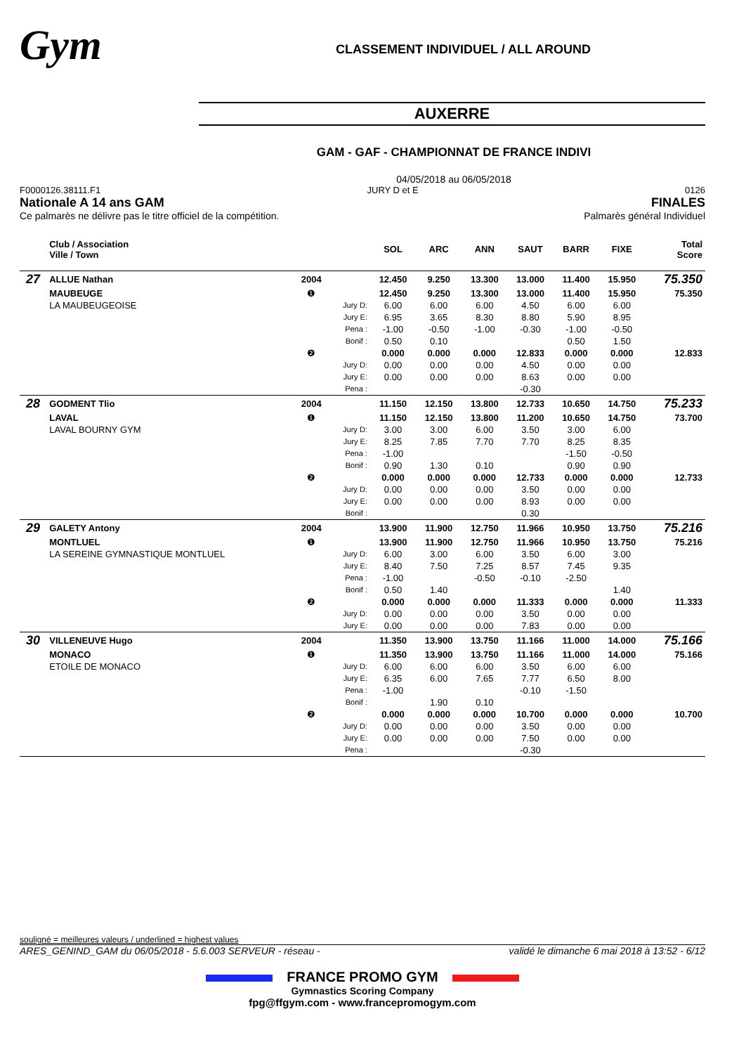Gym
CLASSEMENT INDIVIDUEL / ALL AROUND
AUXERRE
GAM - GAF - CHAMPIONNAT DE FRANCE INDIVI
04/05/2018 au 06/05/2018
F0000126.38111.F1 JURY D et E 0126
Nationale A 14 ans GAM FINALES
Ce palmarès ne délivre pas le titre officiel de la compétition. Palmarès général Individuel
| | Club / Association Ville / Town | | | SOL | ARC | ANN | SAUT | BARR | FIXE | Total Score |
| --- | --- | --- | --- | --- | --- | --- | --- | --- | --- | --- |
| 27 | ALLUE Nathan | 2004 | | 12.450 | 9.250 | 13.300 | 13.000 | 11.400 | 15.950 | 75.350 |
| | MAUBEUGE | ❶ | | 12.450 | 9.250 | 13.300 | 13.000 | 11.400 | 15.950 | 75.350 |
| | LA MAUBEUGEOISE | | Jury D: | 6.00 | 6.00 | 6.00 | 4.50 | 6.00 | 6.00 | |
| | | | Jury E: | 6.95 | 3.65 | 8.30 | 8.80 | 5.90 | 8.95 | |
| | | | Pena : | -1.00 | -0.50 | -1.00 | -0.30 | -1.00 | -0.50 | |
| | | | Bonif : | 0.50 | 0.10 | | | 0.50 | 1.50 | |
| | | ❷ | | 0.000 | 0.000 | 0.000 | 12.833 | 0.000 | 0.000 | 12.833 |
| | | | Jury D: | 0.00 | 0.00 | 0.00 | 4.50 | 0.00 | 0.00 | |
| | | | Jury E: | 0.00 | 0.00 | 0.00 | 8.63 | 0.00 | 0.00 | |
| | | | Pena : | | | | -0.30 | | | |
| 28 | GODMENT Tlio | 2004 | | 11.150 | 12.150 | 13.800 | 12.733 | 10.650 | 14.750 | 75.233 |
| | LAVAL | ❶ | | 11.150 | 12.150 | 13.800 | 11.200 | 10.650 | 14.750 | 73.700 |
| | LAVAL BOURNY GYM | | Jury D: | 3.00 | 3.00 | 6.00 | 3.50 | 3.00 | 6.00 | |
| | | | Jury E: | 8.25 | 7.85 | 7.70 | 7.70 | 8.25 | 8.35 | |
| | | | Pena : | -1.00 | | | | -1.50 | -0.50 | |
| | | | Bonif : | 0.90 | 1.30 | 0.10 | | 0.90 | 0.90 | |
| | | ❷ | | 0.000 | 0.000 | 0.000 | 12.733 | 0.000 | 0.000 | 12.733 |
| | | | Jury D: | 0.00 | 0.00 | 0.00 | 3.50 | 0.00 | 0.00 | |
| | | | Jury E: | 0.00 | 0.00 | 0.00 | 8.93 | 0.00 | 0.00 | |
| | | | Bonif : | | | | 0.30 | | | |
| 29 | GALETY Antony | 2004 | | 13.900 | 11.900 | 12.750 | 11.966 | 10.950 | 13.750 | 75.216 |
| | MONTLUEL | ❶ | | 13.900 | 11.900 | 12.750 | 11.966 | 10.950 | 13.750 | 75.216 |
| | LA SEREINE GYMNASTIQUE MONTLUEL | | Jury D: | 6.00 | 3.00 | 6.00 | 3.50 | 6.00 | 3.00 | |
| | | | Jury E: | 8.40 | 7.50 | 7.25 | 8.57 | 7.45 | 9.35 | |
| | | | Pena : | -1.00 | | -0.50 | -0.10 | -2.50 | | |
| | | | Bonif : | 0.50 | 1.40 | | | | 1.40 | |
| | | ❷ | | 0.000 | 0.000 | 0.000 | 11.333 | 0.000 | 0.000 | 11.333 |
| | | | Jury D: | 0.00 | 0.00 | 0.00 | 3.50 | 0.00 | 0.00 | |
| | | | Jury E: | 0.00 | 0.00 | 0.00 | 7.83 | 0.00 | 0.00 | |
| 30 | VILLENEUVE Hugo | 2004 | | 11.350 | 13.900 | 13.750 | 11.166 | 11.000 | 14.000 | 75.166 |
| | MONACO | ❶ | | 11.350 | 13.900 | 13.750 | 11.166 | 11.000 | 14.000 | 75.166 |
| | ETOILE DE MONACO | | Jury D: | 6.00 | 6.00 | 6.00 | 3.50 | 6.00 | 6.00 | |
| | | | Jury E: | 6.35 | 6.00 | 7.65 | 7.77 | 6.50 | 8.00 | |
| | | | Pena : | -1.00 | | | -0.10 | -1.50 | | |
| | | | Bonif : | | 1.90 | 0.10 | | | | |
| | | ❷ | | 0.000 | 0.000 | 0.000 | 10.700 | 0.000 | 0.000 | 10.700 |
| | | | Jury D: | 0.00 | 0.00 | 0.00 | 3.50 | 0.00 | 0.00 | |
| | | | Jury E: | 0.00 | 0.00 | 0.00 | 7.50 | 0.00 | 0.00 | |
| | | | Pena : | | | | -0.30 | | | |
souligné = meilleures valeurs / underlined = highest values
ARES_GENIND_GAM du 06/05/2018 - 5.6.003 SERVEUR - réseau - validé le dimanche 6 mai 2018 à 13:52 - 6/12
FRANCE PROMO GYM
Gymnastics Scoring Company
fpg@ffgym.com - www.francepromogym.com